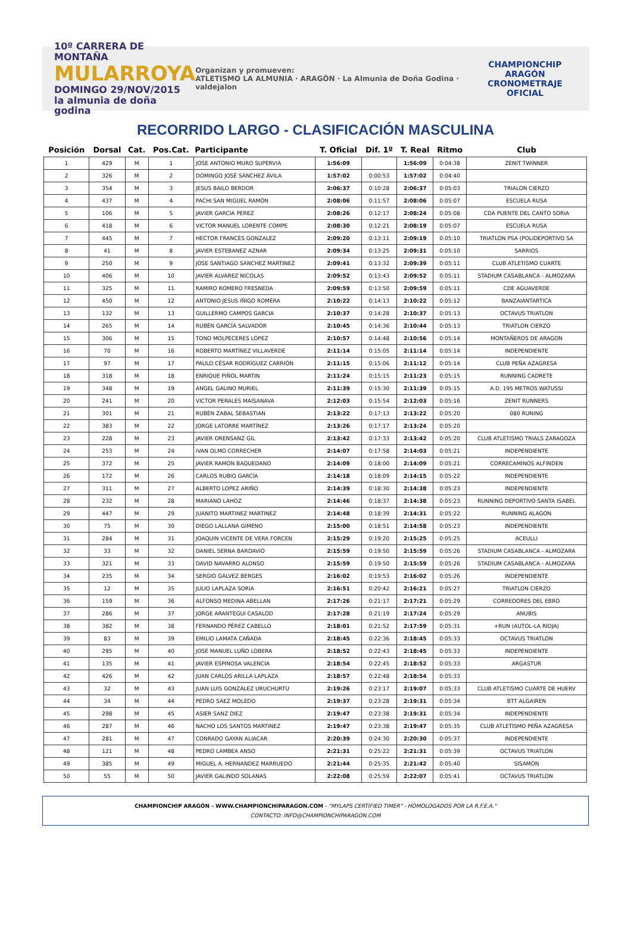10º CARRERA DE MONTAÑA
MULARROYA
DOMINGO 29/NOV/2015
la almunia de doña godina
Organizan y promueven:
ATLETISMO LA ALMUNIA · ARAGÓN · La Almunia de Doña Godina · valdejalon
CHAMPIONCHIP
ARAGÓN
CRONOMETRAJE OFICIAL
RECORRIDO LARGO - CLASIFICACIÓN MASCULINA
| Posición | Dorsal | Cat. | Pos.Cat. | Participante | T. Oficial | Dif. 1º | T. Real | Ritmo | Club |
| --- | --- | --- | --- | --- | --- | --- | --- | --- | --- |
| 1 | 429 | M | 1 | JOSE ANTONIO MURO SUPERVIA | 1:56:09 | | 1:56:09 | 0:04:38 | ZENIT TWINNER |
| 2 | 326 | M | 2 | DOMINGO JOSÉ SÁNCHEZ ÁVILA | 1:57:02 | 0:00:53 | 1:57:02 | 0:04:40 | |
| 3 | 354 | M | 3 | JESUS BAILO BERDOR | 2:06:37 | 0:10:28 | 2:06:37 | 0:05:03 | TRIALON CIERZO |
| 4 | 437 | M | 4 | PACHI SAN MIGUEL RAMÓN | 2:08:06 | 0:11:57 | 2:08:06 | 0:05:07 | ESCUELA RUSA |
| 5 | 106 | M | 5 | JAVIER GARCIA PEREZ | 2:08:26 | 0:12:17 | 2:08:24 | 0:05:08 | CDA PUENTE DEL CANTO SORIA |
| 6 | 418 | M | 6 | VICTOR MANUEL LORENTE COMPE | 2:08:30 | 0:12:21 | 2:08:19 | 0:05:07 | ESCUELA RUSA |
| 7 | 445 | M | 7 | HECTOR FRANCÉS GONZALEZ | 2:09:20 | 0:13:11 | 2:09:19 | 0:05:10 | TRIATLON PSA (POLIDEPORTIVO SA |
| 8 | 41 | M | 8 | JAVIER ESTEBANEZ AZNAR | 2:09:34 | 0:13:25 | 2:09:31 | 0:05:10 | SARRIOS |
| 9 | 250 | M | 9 | JOSE SANTIAGO SANCHEZ MARTINEZ | 2:09:41 | 0:13:32 | 2:09:39 | 0:05:11 | CLUB ATLETISMO CUARTE |
| 10 | 406 | M | 10 | JAVIER ALVAREZ NICOLAS | 2:09:52 | 0:13:43 | 2:09:52 | 0:05:11 | STADIUM CASABLANCA - ALMOZARA |
| 11 | 325 | M | 11 | RAMIRO ROMERO FRESNEDA | 2:09:59 | 0:13:50 | 2:09:59 | 0:05:11 | CDE AGUAVERDE |
| 12 | 450 | M | 12 | ANTONIO JESUS IÑIGO ROMERA | 2:10:22 | 0:14:13 | 2:10:22 | 0:05:12 | BANZAIANTARTICA |
| 13 | 132 | M | 13 | GUILLERMO CAMPOS GARCIA | 2:10:37 | 0:14:28 | 2:10:37 | 0:05:13 | OCTAVUS TRIATLON |
| 14 | 265 | M | 14 | RUBÉN GARCÍA SALVADOR | 2:10:45 | 0:14:36 | 2:10:44 | 0:05:13 | TRIATLON CIERZO |
| 15 | 306 | M | 15 | TONO MOLPECERES LÓPEZ | 2:10:57 | 0:14:48 | 2:10:56 | 0:05:14 | MONTAÑEROS DE ARAGON |
| 16 | 70 | M | 16 | ROBERTO MARTÍNEZ VILLAVERDE | 2:11:14 | 0:15:05 | 2:11:14 | 0:05:14 | INDEPENDIENTE |
| 17 | 97 | M | 17 | PAULO CÉSAR RODRÍGUEZ CARRIÓN | 2:11:15 | 0:15:06 | 2:11:12 | 0:05:14 | CLUB PEÑA AZAGRESA |
| 18 | 318 | M | 18 | ENRIQUE PIÑOL MARTIN | 2:11:24 | 0:15:15 | 2:11:23 | 0:05:15 | RUNNING CADRETE |
| 19 | 348 | M | 19 | ANGEL GALINO MURIEL | 2:11:39 | 0:15:30 | 2:11:39 | 0:05:15 | A.D. 195 METROS WATUSSI |
| 20 | 241 | M | 20 | VICTOR PERALES MAISANAVA | 2:12:03 | 0:15:54 | 2:12:03 | 0:05:16 | ZENIT RUNNERS |
| 21 | 301 | M | 21 | RUBÉN ZABAL SEBASTIAN | 2:13:22 | 0:17:13 | 2:13:22 | 0:05:20 | 080 RUNING |
| 22 | 383 | M | 22 | JORGE LATORRE MARTÍNEZ | 2:13:26 | 0:17:17 | 2:13:24 | 0:05:20 | |
| 23 | 228 | M | 23 | JAVIER ORENSANZ GIL | 2:13:42 | 0:17:33 | 2:13:42 | 0:05:20 | CLUB ATLETISMO TRIALS ZARAGOZA |
| 24 | 253 | M | 24 | IVAN OLMO CORRECHER | 2:14:07 | 0:17:58 | 2:14:03 | 0:05:21 | INDEPENDIENTE |
| 25 | 372 | M | 25 | JAVIER RAMON BAQUEDANO | 2:14:09 | 0:18:00 | 2:14:09 | 0:05:21 | CORRECAMINOS ALFINDEN |
| 26 | 172 | M | 26 | CARLOS RUBIO GARCÍA | 2:14:18 | 0:18:09 | 2:14:15 | 0:05:22 | INDEPENDIENTE |
| 27 | 311 | M | 27 | ALBERTO LOPEZ ARIÑO | 2:14:39 | 0:18:30 | 2:14:38 | 0:05:23 | INDEPENDIENTE |
| 28 | 232 | M | 28 | MARIANO LAHOZ | 2:14:46 | 0:18:37 | 2:14:38 | 0:05:23 | RUNNING DEPORTIVO SANTA ISABEL |
| 29 | 447 | M | 29 | JUANITO MARTINEZ MARTINEZ | 2:14:48 | 0:18:39 | 2:14:31 | 0:05:22 | RUNNING ALAGON |
| 30 | 75 | M | 30 | DIEGO LALLANA GIMENO | 2:15:00 | 0:18:51 | 2:14:58 | 0:05:23 | INDEPENDIENTE |
| 31 | 284 | M | 31 | JOAQUIN VICENTE DE VERA FORCEN | 2:15:29 | 0:19:20 | 2:15:25 | 0:05:25 | ACEULLI |
| 32 | 33 | M | 32 | DANIEL SERNA BARDAVIO | 2:15:59 | 0:19:50 | 2:15:59 | 0:05:26 | STADIUM CASABLANCA - ALMOZARA |
| 33 | 321 | M | 33 | DAVID NAVARRO ALONSO | 2:15:59 | 0:19:50 | 2:15:59 | 0:05:26 | STADIUM CASABLANCA - ALMOZARA |
| 34 | 235 | M | 34 | SERGIO GÁLVEZ BERGES | 2:16:02 | 0:19:53 | 2:16:02 | 0:05:26 | INDEPENDIENTE |
| 35 | 12 | M | 35 | JULIO LAPLAZA SORIA | 2:16:51 | 0:20:42 | 2:16:21 | 0:05:27 | TRIATLON CIERZO |
| 36 | 159 | M | 36 | ALFONSO MEDINA ABELLAN | 2:17:26 | 0:21:17 | 2:17:21 | 0:05:29 | CORREDORES DEL EBRO |
| 37 | 286 | M | 37 | JORGE ARANTEGUI CASALOD | 2:17:28 | 0:21:19 | 2:17:24 | 0:05:29 | ANUBIS |
| 38 | 382 | M | 38 | FERNANDO PÉREZ CABELLO | 2:18:01 | 0:21:52 | 2:17:59 | 0:05:31 | +RUN (AUTOL-LA RIOJA) |
| 39 | 83 | M | 39 | EMILIO LAMATA CAÑADA | 2:18:45 | 0:22:36 | 2:18:45 | 0:05:33 | OCTAVUS TRIATLON |
| 40 | 295 | M | 40 | JOSÉ MANUEL LUÑO LOBERA | 2:18:52 | 0:22:43 | 2:18:45 | 0:05:33 | INDEPENDIENTE |
| 41 | 135 | M | 41 | JAVIER ESPINOSA VALENCIA | 2:18:54 | 0:22:45 | 2:18:52 | 0:05:33 | ARGASTUR |
| 42 | 426 | M | 42 | JUAN CARLOS ARILLA LAPLAZA | 2:18:57 | 0:22:48 | 2:18:54 | 0:05:33 | |
| 43 | 32 | M | 43 | JUAN LUIS GONZÁLEZ URUCHURTU | 2:19:26 | 0:23:17 | 2:19:07 | 0:05:33 | CLUB ATLETISMO CUARTE DE HUERV |
| 44 | 34 | M | 44 | PEDRO SÁEZ MOLEDO | 2:19:37 | 0:23:28 | 2:19:31 | 0:05:34 | BTT ALGAIREN |
| 45 | 298 | M | 45 | ASIER SANZ DIEZ | 2:19:47 | 0:23:38 | 2:19:31 | 0:05:34 | INDEPENDIENTE |
| 46 | 287 | M | 46 | NACHO LOS SANTOS MARTINEZ | 2:19:47 | 0:23:38 | 2:19:47 | 0:05:35 | CLUB ATLETISMO PEÑA AZAGRESA |
| 47 | 281 | M | 47 | CONRADO GAYAN ALIACAR | 2:20:39 | 0:24:30 | 2:20:30 | 0:05:37 | INDEPENDIENTE |
| 48 | 121 | M | 48 | PEDRO LAMBEA ANSO | 2:21:31 | 0:25:22 | 2:21:31 | 0:05:39 | OCTAVUS TRIATLON |
| 49 | 385 | M | 49 | MIGUEL A. HERNANDEZ MARRUEDO | 2:21:44 | 0:25:35 | 2:21:42 | 0:05:40 | SISAMON |
| 50 | 55 | M | 50 | JAVIER GALINDO SOLANAS | 2:22:08 | 0:25:59 | 2:22:07 | 0:05:41 | OCTAVUS TRIATLON |
CHAMPIONCHIP ARAGÓN - WWW.CHAMPIONCHIPARAGON.COM - "MYLAPS CERTIFIED TIMER" - HOMOLOGADOS POR LA R.F.E.A."
CONTACTO: INFO@CHAMPIONCHIPARAGON.COM